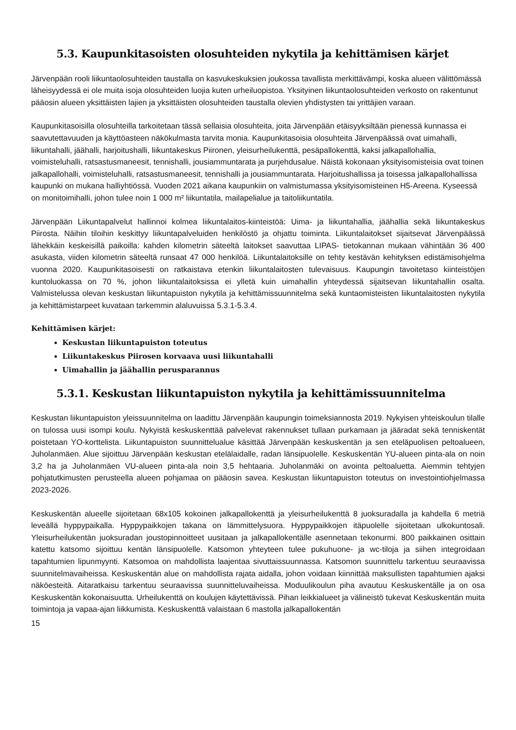5.3. Kaupunkitasoisten olosuhteiden nykytila ja kehittämisen kärjet
Järvenpään rooli liikuntaolosuhteiden taustalla on kasvukeskuksien joukossa tavallista merkittävämpi, koska alueen välittömässä läheisyydessä ei ole muita isoja olosuhteiden luojia kuten urheiluopistoa. Yksityinen liikuntaolosuhteiden verkosto on rakentunut pääosin alueen yksittäisten lajien ja yksittäisten olosuhteiden taustalla olevien yhdistysten tai yrittäjien varaan.
Kaupunkitasoisilla olosuhteilla tarkoitetaan tässä sellaisia olosuhteita, joita Järvenpään etäisyyksiltään pienessä kunnassa ei saavutettavuuden ja käyttöasteen näkökulmasta tarvita monia. Kaupunkitasoisia olosuhteita Järvenpäässä ovat uimahalli, liikuntahalli, jäähalli, harjoitushalli, liikuntakeskus Piironen, yleisurheilukenttä, pesäpallokenttä, kaksi jalkapallohallia, voimisteluhalli, ratsastusmaneesit, tennishalli, jousiammuntarata ja purjehdusalue. Näistä kokonaan yksityisomisteisia ovat toinen jalkapallohalli, voimisteluhalli, ratsastusmaneesit, tennishalli ja jousiammuntarata. Harjoitushallissa ja toisessa jalkapallohallissa kaupunki on mukana halliyhtiössä. Vuoden 2021 aikana kaupunkiin on valmistumassa yksityisomisteinen H5-Areena. Kyseessä on monitoimihalli, johon tulee noin 1 000 m² liikuntatila, mailapelialue ja taitoliikuntatila.
Järvenpään Liikuntapalvelut hallinnoi kolmea liikuntalaitos-kiinteistöä: Uima- ja liikuntahallia, jäähallia sekä liikuntakeskus Piirosta. Näihin tiloihin keskittyy liikuntapalveluiden henkilöstö ja ohjattu toiminta. Liikuntalaitokset sijaitsevat Järvenpäässä lähekkäin keskeisillä paikoilla: kahden kilometrin säteeltä laitokset saavuttaa LIPAS- tietokannan mukaan vähintään 36 400 asukasta, viiden kilometrin säteeltä runsaat 47 000 henkilöä. Liikuntalaitoksille on tehty kestävän kehityksen edistämisohjelma vuonna 2020. Kaupunkitasoisesti on ratkaistava etenkin liikuntalaitosten tulevaisuus. Kaupungin tavoitetaso kiinteistöjen kuntoluokassa on 70 %, johon liikuntalaitoksissa ei ylletä kuin uimahallin yhteydessä sijaitsevan liikuntahallin osalta. Valmistelussa olevan keskustan liikuntapuiston nykytila ja kehittämissuunnitelma sekä kuntaomisteisten liikuntalaitosten nykytila ja kehittämistarpeet kuvataan tarkemmin alaluvuissa 5.3.1-5.3.4.
Kehittämisen kärjet:
Keskustan liikuntapuiston toteutus
Liikuntakeskus Piirosen korvaava uusi liikuntahalli
Uimahallin ja jäähallin perusparannus
5.3.1. Keskustan liikuntapuiston nykytila ja kehittämissuunnitelma
Keskustan liikuntapuiston yleissuunnitelma on laadittu Järvenpään kaupungin toimeksiannosta 2019. Nykyisen yhteiskoulun tilalle on tulossa uusi isompi koulu. Nykyistä keskuskenttää palvelevat rakennukset tullaan purkamaan ja jääradat sekä tenniskentät poistetaan YO-korttelista. Liikuntapuiston suunnittelualue käsittää Järvenpään keskuskentän ja sen eteläpuolisen peltoalueen, Juholanmäen. Alue sijoittuu Järvenpään keskustan etelälaidalle, radan länsipuolelle. Keskuskentän YU-alueen pinta-ala on noin 3,2 ha ja Juholanmäen VU-alueen pinta-ala noin 3,5 hehtaaria. Juholanmäki on avointa peltoaluetta. Aiemmin tehtyjen pohjatutkimusten perusteella alueen pohjamaa on pääosin savea. Keskustan liikuntapuiston toteutus on investointiohjelmassa 2023-2026.
Keskuskentän alueelle sijoitetaan 68x105 kokoinen jalkapallokenttä ja yleisurheilukenttä 8 juoksuradalla ja kahdella 6 metriä leveällä hyppypaikalla. Hyppypaikkojen takana on lämmittelysuora. Hyppypaikkojen itäpuolelle sijoitetaan ulkokuntosali. Yleisurheilukentän juoksuradan joustopinnoitteet uusitaan ja jalkapallokentälle asennetaan tekonurmi. 800 paikkainen osittain katettu katsomo sijoittuu kentän länsipuolelle. Katsomon yhteyteen tulee pukuhuone- ja wc-tiloja ja siihen integroidaan tapahtumien lipunmyynti. Katsomoa on mahdollista laajentaa sivuttaissuunnassa. Katsomon suunnittelu tarkentuu seuraavissa suunnitelmavaiheissa. Keskuskentän alue on mahdollista rajata aidalla, johon voidaan kiinnittää maksullisten tapahtumien ajaksi näköesteitä. Aitaratkaisu tarkentuu seuraavissa suunnitteluvaiheissa. Moduulikoulun piha avautuu Keskuskentälle ja on osa Keskuskentän kokonaisuutta. Urheilukenttä on koulujen käytettävissä. Pihan leikkialueet ja välineistö tukevat Keskuskentän muita toimintoja ja vapaa-ajan liikkumista. Keskuskenttä valaistaan 6 mastolla jalkapallokentän
15